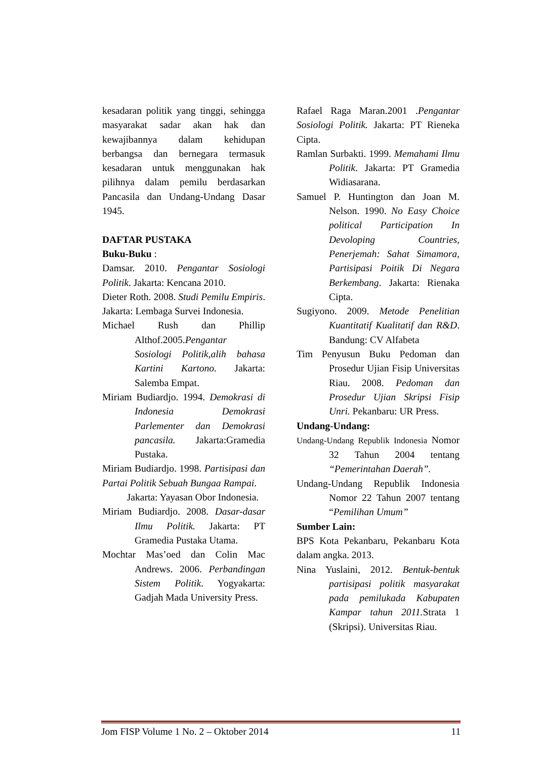kesadaran politik yang tinggi, sehingga masyarakat sadar akan hak dan kewajibannya dalam kehidupan berbangsa dan bernegara termasuk kesadaran untuk menggunakan hak pilihnya dalam pemilu berdasarkan Pancasila dan Undang-Undang Dasar 1945.
DAFTAR PUSTAKA
Buku-Buku :
Damsar. 2010. Pengantar Sosiologi Politik. Jakarta: Kencana 2010.
Dieter Roth. 2008. Studi Pemilu Empiris. Jakarta: Lembaga Survei Indonesia.
Michael Rush dan Phillip Althof.2005.Pengantar Sosiologi Politik,alih bahasa Kartini Kartono. Jakarta: Salemba Empat.
Miriam Budiardjo. 1994. Demokrasi di Indonesia Demokrasi Parlementer dan Demokrasi pancasila. Jakarta:Gramedia Pustaka.
Miriam Budiardjo. 1998. Partisipasi dan Partai Politik Sebuah Bungaa Rampai.
   Jakarta: Yayasan Obor Indonesia.
Miriam Budiardjo. 2008. Dasar-dasar Ilmu Politik. Jakarta: PT Gramedia Pustaka Utama.
Mochtar Mas’oed dan Colin Mac Andrews. 2006. Perbandingan Sistem Politik. Yogyakarta: Gadjah Mada University Press.
Rafael Raga Maran.2001 .Pengantar Sosiologi Politik. Jakarta: PT Rieneka Cipta.
Ramlan Surbakti. 1999. Memahami Ilmu Politik. Jakarta: PT Gramedia Widiasarana.
Samuel P. Huntington dan Joan M. Nelson. 1990. No Easy Choice political Participation In Devoloping Countries, Penerjemah: Sahat Simamora, Partisipasi Poitik Di Negara Berkembang. Jakarta: Rienaka Cipta.
Sugiyono. 2009. Metode Penelitian Kuantitatif Kualitatif dan R&D. Bandung: CV Alfabeta
Tim Penyusun Buku Pedoman dan Prosedur Ujian Fisip Universitas Riau. 2008. Pedoman dan Prosedur Ujian Skripsi Fisip Unri. Pekanbaru: UR Press.
Undang-Undang:
Undang-Undang Republik Indonesia Nomor 32 Tahun 2004 tentang “Pemerintahan Daerah”.
Undang-Undang Republik Indonesia Nomor 22 Tahun 2007 tentang “Pemilihan Umum”
Sumber Lain:
BPS Kota Pekanbaru, Pekanbaru Kota dalam angka. 2013.
Nina Yuslaini, 2012. Bentuk-bentuk partisipasi politik masyarakat pada pemilukada Kabupaten Kampar tahun 2011. Strata 1 (Skripsi). Universitas Riau.
Jom FISP Volume 1 No. 2 – Oktober 2014 11